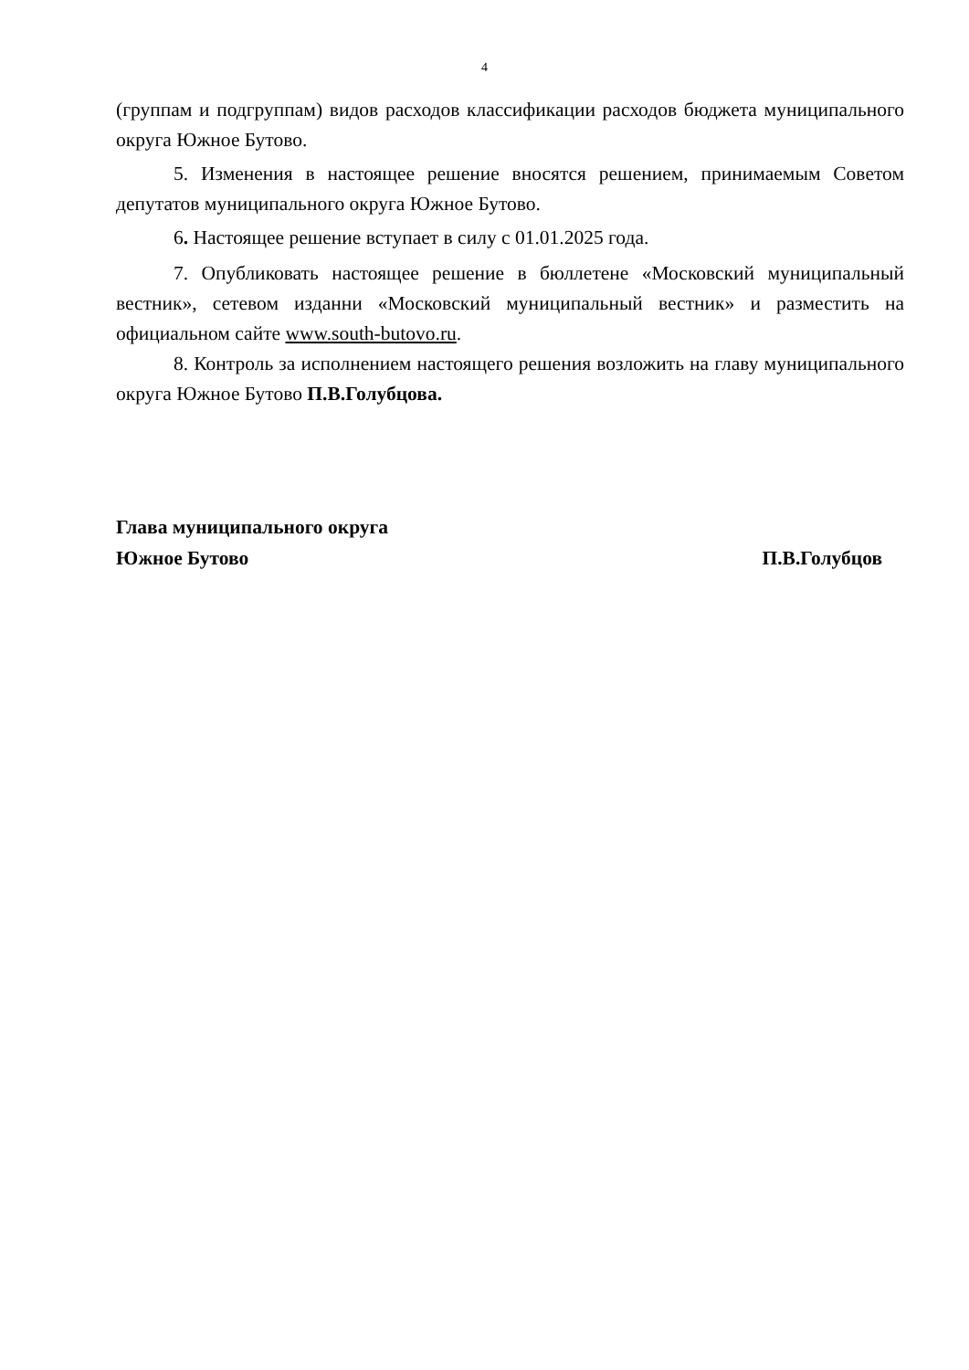4
(группам и подгруппам) видов расходов классификации расходов бюджета муниципального округа Южное Бутово.
5. Изменения в настоящее решение вносятся решением, принимаемым Советом депутатов муниципального округа Южное Бутово.
6. Настоящее решение вступает в силу с 01.01.2025 года.
7. Опубликовать настоящее решение в бюллетене «Московский муниципальный вестник», сетевом изданни «Московский муниципальный вестник» и разместить на официальном сайте www.south-butovo.ru.
8. Контроль за исполнением настоящего решения возложить на главу муниципального округа Южное Бутово П.В.Голубцова.
Глава муниципального округа
Южное Бутово П.В.Голубцов